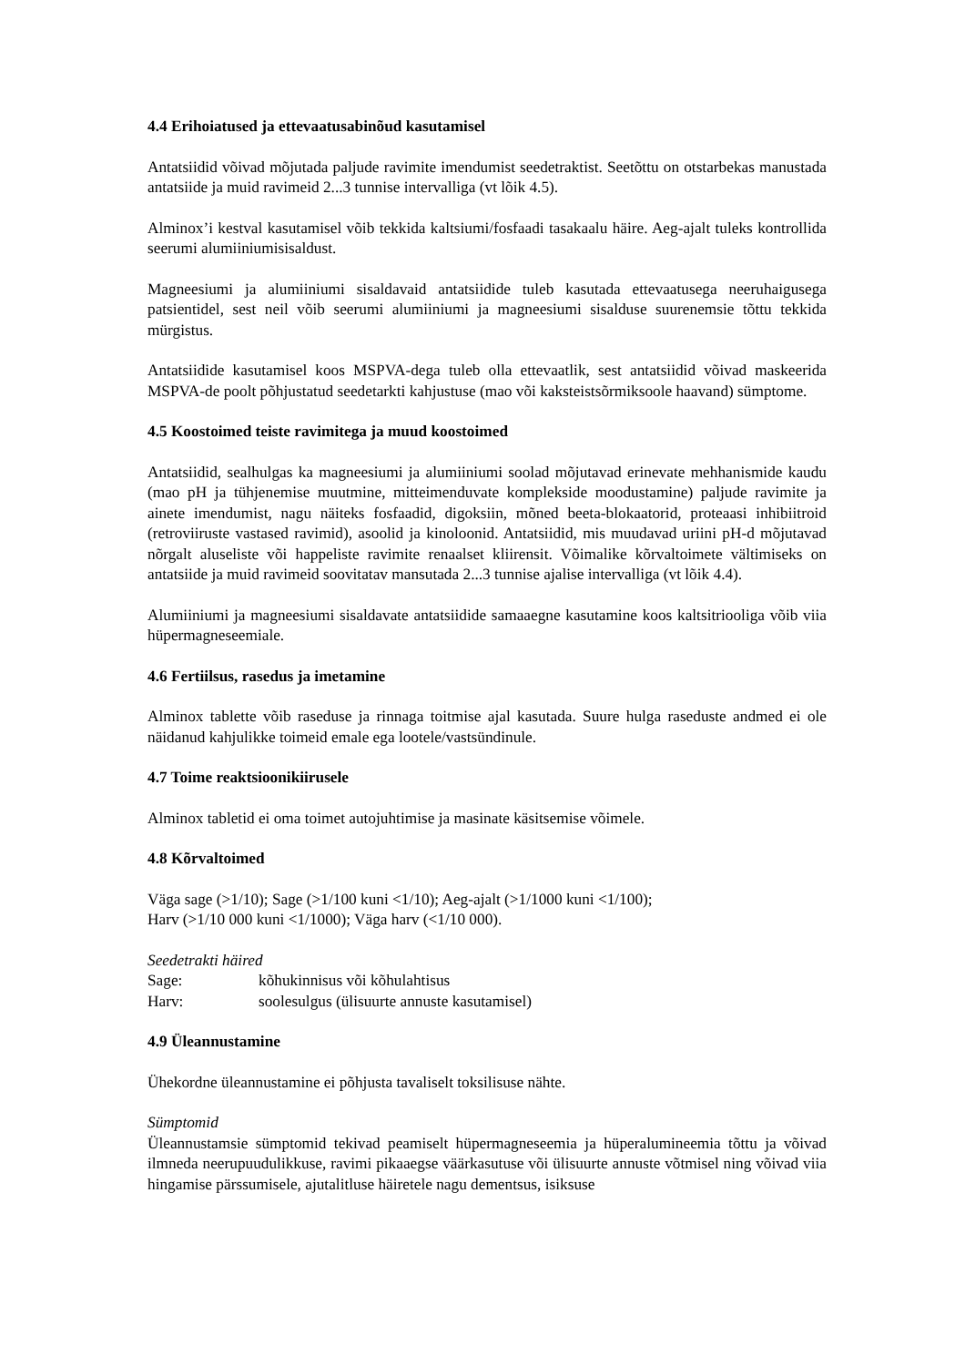4.4 Erihoiatused ja ettevaatusabinõud kasutamisel
Antatsiidid võivad mõjutada paljude ravimite imendumist seedetraktist. Seetõttu on otstarbekas manustada antatsiide ja muid ravimeid 2...3 tunnise intervalliga (vt lõik 4.5).
Alminox’i kestval kasutamisel võib tekkida kaltsiumi/fosfaadi tasakaalu häire. Aeg-ajalt tuleks kontrollida seerumi alumiiniumisisaldust.
Magneesiumi ja alumiiniumi sisaldavaid antatsiidide tuleb kasutada ettevaatusega neeruhaigusega patsientidel, sest neil võib seerumi alumiiniumi ja magneesiumi sisalduse suurenemsie tõttu tekkida mürgistus.
Antatsiidide kasutamisel koos MSPVA-dega tuleb olla ettevaatlik, sest antatsiidid võivad maskeerida MSPVA-de poolt põhjustatud seedetarkti kahjustuse (mao või kaksteistsõrmiksoole haavand) sümptome.
4.5 Koostoimed teiste ravimitega ja muud koostoimed
Antatsiidid, sealhulgas ka magneesiumi ja alumiiniumi soolad mõjutavad erinevate mehhanismide kaudu (mao pH ja tühjenemise muutmine, mitteimenduvate komplekside moodustamine) paljude ravimite ja ainete imendumist, nagu näiteks fosfaadid, digoksiin, mõned beeta-blokaatorid, proteaasi inhibiitroid (retroviiruste vastased ravimid), asoolid ja kinoloonid. Antatsiidid, mis muudavad uriini pH-d mõjutavad nõrgalt aluseliste või happeliste ravimite renaalset kliirensit. Võimalike kõrvaltoimete vältimiseks on antatsiide ja muid ravimeid soovitatav mansutada 2...3 tunnise ajalise intervalliga (vt lõik 4.4).
Alumiiniumi ja magneesiumi sisaldavate antatsiidide samaaegne kasutamine koos kaltsitriooliga võib viia hüpermagneseemiale.
4.6 Fertiilsus, rasedus ja imetamine
Alminox tablette võib raseduse ja rinnaga toitmise ajal kasutada. Suure hulga raseduste andmed ei ole näidanud kahjulikke toimeid emale ega lootele/vastsündinule.
4.7 Toime reaktsioonikiirusele
Alminox tabletid ei oma toimet autojuhtimise ja masinate käsitsemise võimele.
4.8 Kõrvaltoimed
Väga sage (>1/10); Sage (>1/100 kuni <1/10); Aeg-ajalt (>1/1000 kuni <1/100);
Harv (>1/10 000 kuni <1/1000); Väga harv (<1/10 000).
Seedetrakti häired
Sage: kõhukinnisus või kõhulahtisus
Harv: soolesulgus (ülisuurte annuste kasutamisel)
4.9 Üleannustamine
Ühekordne üleannustamine ei põhjusta tavaliselt toksilisuse nähte.
Sümptomid
Üleannustamsie sümptomid tekivad peamiselt hüpermagneseemia ja hüperalumineemia tõttu ja võivad ilmneda neerupuudulikkuse, ravimi pikaaegse väärkasutuse või ülisuurte annuste võtmisel ning võivad viia hingamise pärssumisele, ajutalitluse häiretele nagu dementsus, isiksuse